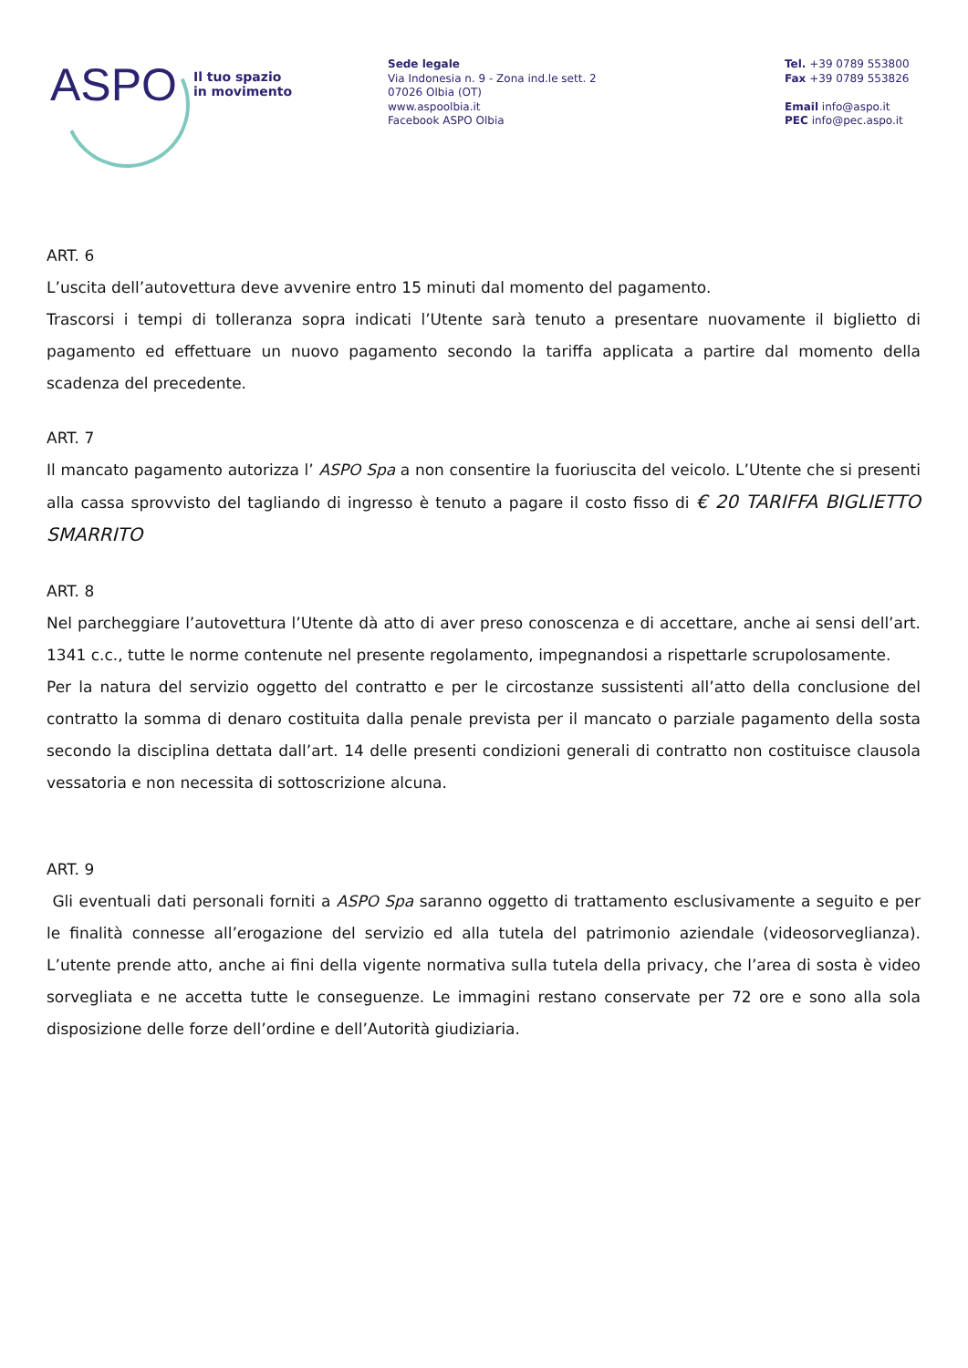ASPO
Il tuo spazio
in movimento
Sede legale
Via Indonesia n. 9 - Zona ind.le sett. 2
07026 Olbia (OT)
www.aspoolbia.it
Facebook ASPO Olbia
Tel. +39 0789 553800
Fax +39 0789 553826
Email info@aspo.it
PEC info@pec.aspo.it
ART. 6
L’uscita dell’autovettura deve avvenire entro 15 minuti dal momento del pagamento.
Trascorsi i tempi di tolleranza sopra indicati l’Utente sarà tenuto a presentare nuovamente il biglietto di pagamento ed effettuare un nuovo pagamento secondo la tariffa applicata a partire dal momento della scadenza del precedente.
ART. 7
Il mancato pagamento autorizza l’ ASPO Spa a non consentire la fuoriuscita del veicolo. L’Utente che si presenti alla cassa sprovvisto del tagliando di ingresso è tenuto a pagare il costo fisso di € 20 TARIFFA BIGLIETTO SMARRITO
ART. 8
Nel parcheggiare l’autovettura l’Utente dà atto di aver preso conoscenza e di accettare, anche ai sensi dell’art. 1341 c.c., tutte le norme contenute nel presente regolamento, impegnandosi a rispettarle scrupolosamente.
Per la natura del servizio oggetto del contratto e per le circostanze sussistenti all’atto della conclusione del contratto la somma di denaro costituita dalla penale prevista per il mancato o parziale pagamento della sosta secondo la disciplina dettata dall’art. 14 delle presenti condizioni generali di contratto non costituisce clausola vessatoria e non necessita di sottoscrizione alcuna.
ART. 9
Gli eventuali dati personali forniti a ASPO Spa saranno oggetto di trattamento esclusivamente a seguito e per le finalità connesse all’erogazione del servizio ed alla tutela del patrimonio aziendale (videosorveglianza). L’utente prende atto, anche ai fini della vigente normativa sulla tutela della privacy, che l’area di sosta è video sorvegliata e ne accetta tutte le conseguenze. Le immagini restano conservate per 72 ore e sono alla sola disposizione delle forze dell’ordine e dell’Autorità giudiziaria.